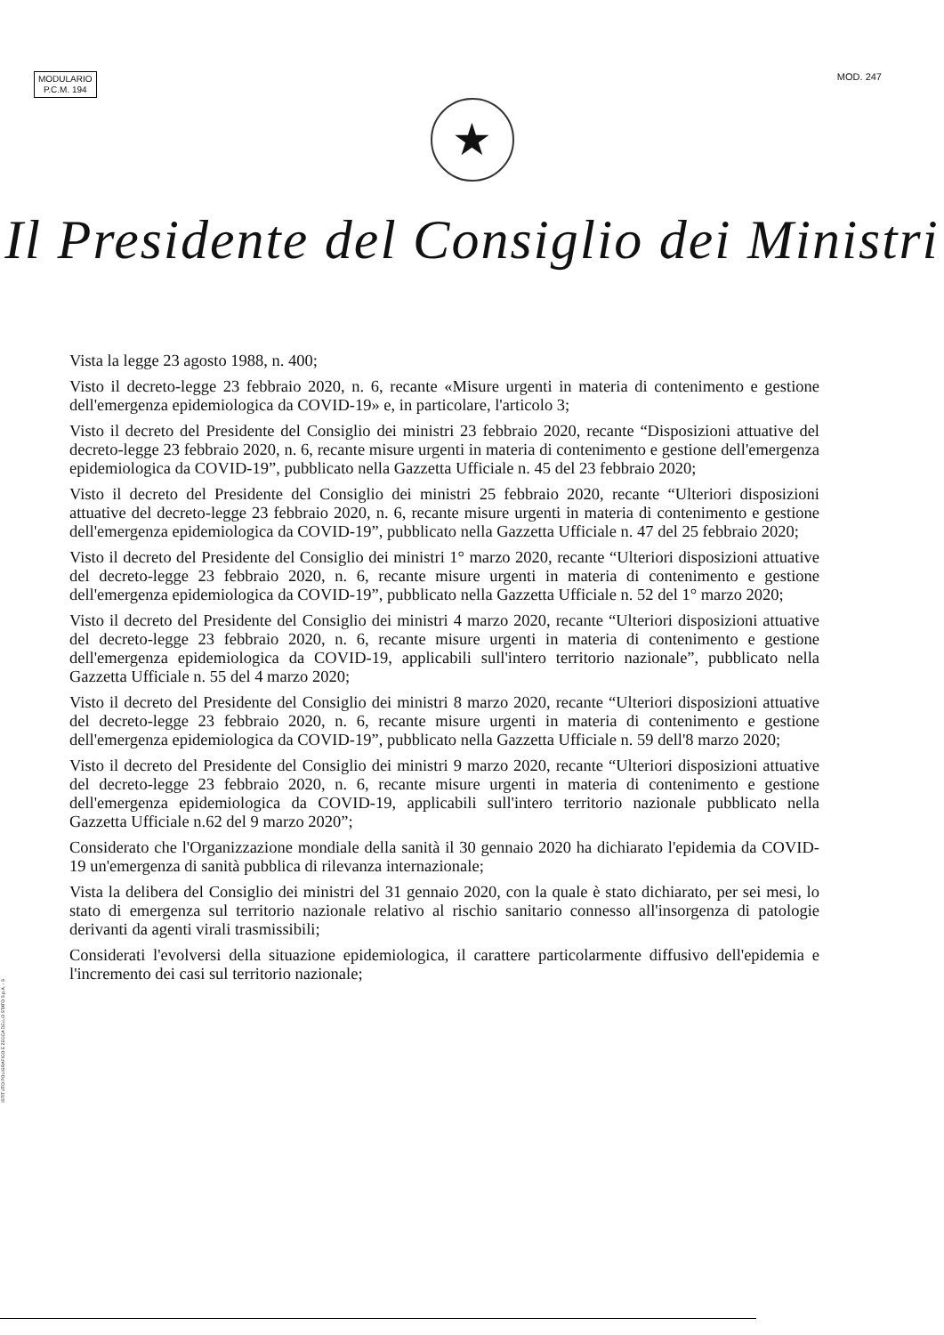MODULARIO
P.C.M. 194
MOD. 247
★
Il Presidente del Consiglio dei Ministri
Vista la legge 23 agosto 1988, n. 400;
Visto il decreto-legge 23 febbraio 2020, n. 6, recante «Misure urgenti in materia di contenimento e gestione dell'emergenza epidemiologica da COVID-19» e, in particolare, l'articolo 3;
Visto il decreto del Presidente del Consiglio dei ministri 23 febbraio 2020, recante “Disposizioni attuative del decreto-legge 23 febbraio 2020, n. 6, recante misure urgenti in materia di contenimento e gestione dell'emergenza epidemiologica da COVID-19”, pubblicato nella Gazzetta Ufficiale n. 45 del 23 febbraio 2020;
Visto il decreto del Presidente del Consiglio dei ministri 25 febbraio 2020, recante “Ulteriori disposizioni attuative del decreto-legge 23 febbraio 2020, n. 6, recante misure urgenti in materia di contenimento e gestione dell'emergenza epidemiologica da COVID-19”, pubblicato nella Gazzetta Ufficiale n. 47 del 25 febbraio 2020;
Visto il decreto del Presidente del Consiglio dei ministri 1° marzo 2020, recante “Ulteriori disposizioni attuative del decreto-legge 23 febbraio 2020, n. 6, recante misure urgenti in materia di contenimento e gestione dell'emergenza epidemiologica da COVID-19”, pubblicato nella Gazzetta Ufficiale n. 52 del 1° marzo 2020;
Visto il decreto del Presidente del Consiglio dei ministri 4 marzo 2020, recante “Ulteriori disposizioni attuative del decreto-legge 23 febbraio 2020, n. 6, recante misure urgenti in materia di contenimento e gestione dell'emergenza epidemiologica da COVID-19, applicabili sull'intero territorio nazionale”, pubblicato nella Gazzetta Ufficiale n. 55 del 4 marzo 2020;
Visto il decreto del Presidente del Consiglio dei ministri 8 marzo 2020, recante “Ulteriori disposizioni attuative del decreto-legge 23 febbraio 2020, n. 6, recante misure urgenti in materia di contenimento e gestione dell'emergenza epidemiologica da COVID-19”, pubblicato nella Gazzetta Ufficiale n. 59 dell'8 marzo 2020;
Visto il decreto del Presidente del Consiglio dei ministri 9 marzo 2020, recante “Ulteriori disposizioni attuative del decreto-legge 23 febbraio 2020, n. 6, recante misure urgenti in materia di contenimento e gestione dell'emergenza epidemiologica da COVID-19, applicabili sull'intero territorio nazionale pubblicato nella Gazzetta Ufficiale n.62 del 9 marzo 2020”;
Considerato che l'Organizzazione mondiale della sanità il 30 gennaio 2020 ha dichiarato l'epidemia da COVID-19 un'emergenza di sanità pubblica di rilevanza internazionale;
Vista la delibera del Consiglio dei ministri del 31 gennaio 2020, con la quale è stato dichiarato, per sei mesi, lo stato di emergenza sul territorio nazionale relativo al rischio sanitario connesso all'insorgenza di patologie derivanti da agenti virali trasmissibili;
Considerati l'evolversi della situazione epidemiologica, il carattere particolarmente diffusivo dell'epidemia e l'incremento dei casi sul territorio nazionale;
ISTITUTO POLIGRAFICO E ZECCA DELLO STATO S.p.A. - S